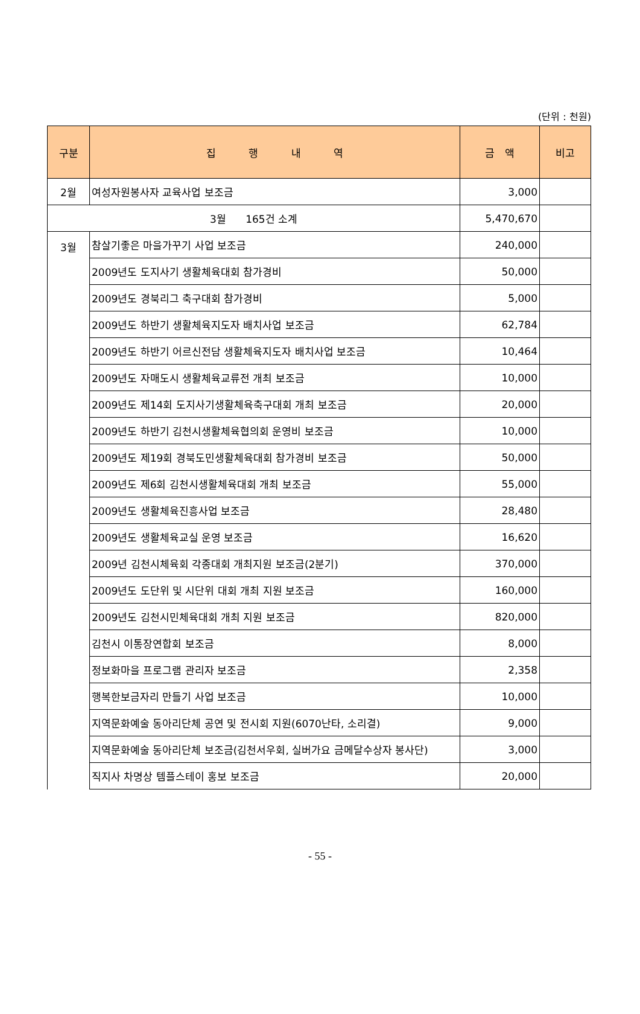(단위 : 천원)
| 구분 | 집 행 내 역 | 금 액 | 비고 |
| --- | --- | --- | --- |
| 2월 | 여성자원봉사자 교육사업 보조금 | 3,000 | |
| 3월 165건 소계 | | 5,470,670 | |
| 3월 | 참살기좋은 마을가꾸기 사업 보조금 | 240,000 | |
| | 2009년도 도지사기 생활체육대회 참가경비 | 50,000 | |
| | 2009년도 경북리그 축구대회 참가경비 | 5,000 | |
| | 2009년도 하반기 생활체육지도자 배치사업 보조금 | 62,784 | |
| | 2009년도 하반기 어르신전담 생활체육지도자 배치사업 보조금 | 10,464 | |
| | 2009년도 자매도시 생활체육교류전 개최 보조금 | 10,000 | |
| | 2009년도 제14회 도지사기생활체육축구대회 개최 보조금 | 20,000 | |
| | 2009년도 하반기 김천시생활체육협의회 운영비 보조금 | 10,000 | |
| | 2009년도 제19회 경북도민생활체육대회 참가경비 보조금 | 50,000 | |
| | 2009년도 제6회 김천시생활체육대회 개최 보조금 | 55,000 | |
| | 2009년도 생활체육진흥사업 보조금 | 28,480 | |
| | 2009년도 생활체육교실 운영 보조금 | 16,620 | |
| | 2009년 김천시체육회 각종대회 개최지원 보조금(2분기) | 370,000 | |
| | 2009년도 도단위 및 시단위 대회 개최 지원 보조금 | 160,000 | |
| | 2009년도 김천시민체육대회 개최 지원 보조금 | 820,000 | |
| | 김천시 이통장연합회 보조금 | 8,000 | |
| | 정보화마을 프로그램 관리자 보조금 | 2,358 | |
| | 행복한보금자리 만들기 사업 보조금 | 10,000 | |
| | 지역문화예술 동아리단체 공연 및 전시회 지원(6070난타, 소리결) | 9,000 | |
| | 지역문화예술 동아리단체 보조금(김천서우회, 실버가요 금메달수상자 봉사단) | 3,000 | |
| | 직지사 차명상 템플스테이 홍보 보조금 | 20,000 | |
- 55 -